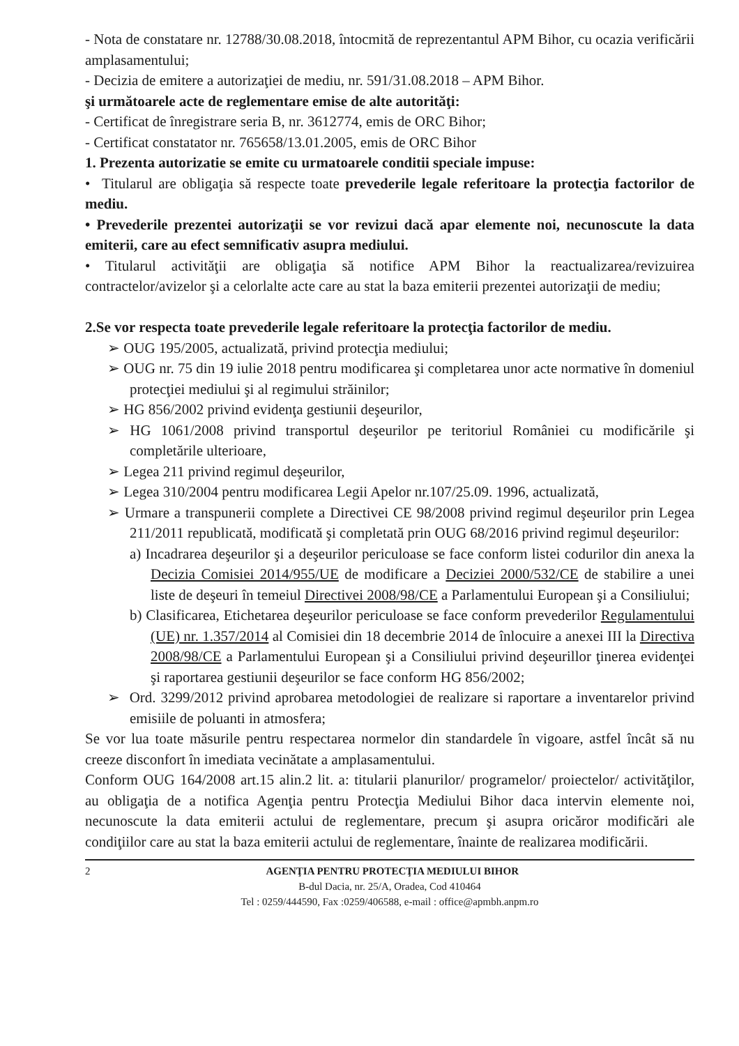- Nota de constatare nr. 12788/30.08.2018, întocmită de reprezentantul APM Bihor, cu ocazia verificării amplasamentului;
- Decizia de emitere a autorizaţiei de mediu, nr. 591/31.08.2018 – APM Bihor.
şi următoarele acte de reglementare emise de alte autorităţi:
- Certificat de înregistrare seria B, nr. 3612774, emis de ORC Bihor;
- Certificat constatator nr. 765658/13.01.2005, emis de ORC Bihor
1. Prezenta autorizatie se emite cu urmatoarele conditii speciale impuse:
• Titularul are obligaţia să respecte toate prevederile legale referitoare la protecţia factorilor de mediu.
• Prevederile prezentei autorizaţii se vor revizui dacă apar elemente noi, necunoscute la data emiterii, care au efect semnificativ asupra mediului.
• Titularul activităţii are obligaţia să notifice APM Bihor la reactualizarea/revizuirea contractelor/avizelor şi a celorlalte acte care au stat la baza emiterii prezentei autorizaţii de mediu;
2.Se vor respecta toate prevederile legale referitoare la protecţia factorilor de mediu.
➢ OUG 195/2005, actualizată, privind protecţia mediului;
➢ OUG nr. 75 din 19 iulie 2018 pentru modificarea şi completarea unor acte normative în domeniul protecţiei mediului şi al regimului străinilor;
➢ HG 856/2002 privind evidenţa gestiunii deşeurilor,
➢ HG 1061/2008 privind transportul deşeurilor pe teritoriul României cu modificările şi completările ulterioare,
➢ Legea 211 privind regimul deşeurilor,
➢ Legea 310/2004 pentru modificarea Legii Apelor nr.107/25.09. 1996, actualizată,
➢ Urmare a transpunerii complete a Directivei CE 98/2008 privind regimul deşeurilor prin Legea 211/2011 republicată, modificată şi completată prin OUG 68/2016 privind regimul deşeurilor:
a) Incadrarea deşeurilor şi a deşeurilor periculoase se face conform listei codurilor din anexa la Decizia Comisiei 2014/955/UE de modificare a Deciziei 2000/532/CE de stabilire a unei liste de deşeuri în temeiul Directivei 2008/98/CE a Parlamentului European şi a Consiliului;
b) Clasificarea, Etichetarea deşeurilor periculoase se face conform prevederilor Regulamentului (UE) nr. 1.357/2014 al Comisiei din 18 decembrie 2014 de înlocuire a anexei III la Directiva 2008/98/CE a Parlamentului European şi a Consiliului privind deşeurillor ţinerea evidenţei şi raportarea gestiunii deşeurilor se face conform HG 856/2002;
➢ Ord. 3299/2012 privind aprobarea metodologiei de realizare si raportare a inventarelor privind emisiile de poluanti in atmosfera;
Se vor lua toate măsurile pentru respectarea normelor din standardele în vigoare, astfel încât să nu creeze disconfort în imediata vecinătate a amplasamentului.
Conform OUG 164/2008 art.15 alin.2 lit. a: titularii planurilor/ programelor/ proiectelor/ activităţilor, au obligaţia de a notifica Agenţia pentru Protecţia Mediului Bihor daca intervin elemente noi, necunoscute la data emiterii actului de reglementare, precum şi asupra oricăror modificări ale condiţiilor care au stat la baza emiterii actului de reglementare, înainte de realizarea modificării.
2 AGENŢIA PENTRU PROTECŢIA MEDIULUI BIHOR
B-dul Dacia, nr. 25/A, Oradea, Cod 410464
Tel : 0259/444590, Fax :0259/406588, e-mail : office@apmbh.anpm.ro